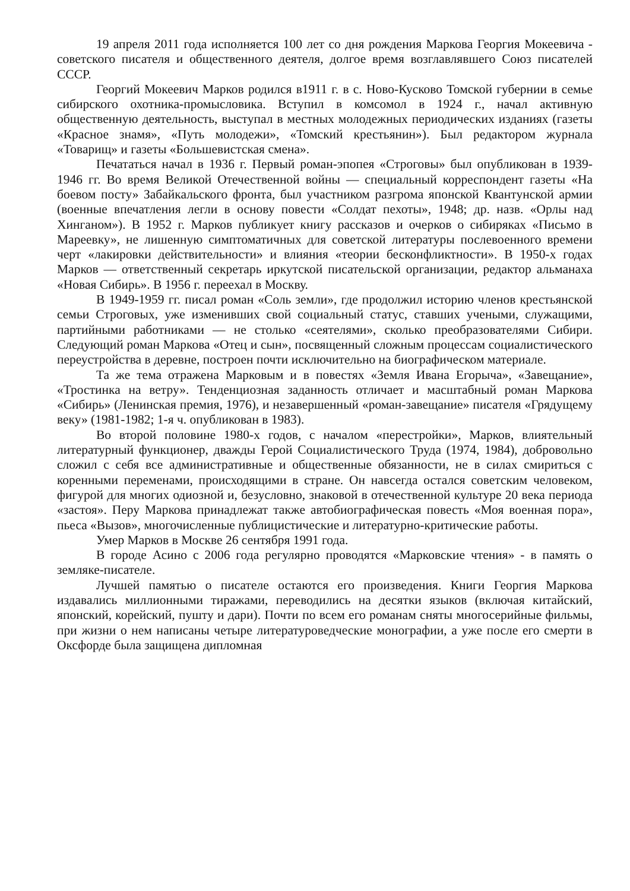19 апреля 2011 года исполняется 100 лет со дня рождения Маркова Георгия Мокеевича - советского писателя и общественного деятеля, долгое время возглавлявшего Союз писателей СССР.
Георгий Мокеевич Марков родился в1911 г. в с. Ново-Кусково Томской губернии в семье сибирского охотника-промысловика. Вступил в комсомол в 1924 г., начал активную общественную деятельность, выступал в местных молодежных периодических изданиях (газеты «Красное знамя», «Путь молодежи», «Томский крестьянин»). Был редактором журнала «Товарищ» и газеты «Большевистская смена».
Печататься начал в 1936 г. Первый роман-эпопея «Строговы» был опубликован в 1939-1946 гг. Во время Великой Отечественной войны — специальный корреспондент газеты «На боевом посту» Забайкальского фронта, был участником разгрома японской Квантунской армии (военные впечатления легли в основу повести «Солдат пехоты», 1948; др. назв. «Орлы над Хинганом»). В 1952 г. Марков публикует книгу рассказов и очерков о сибиряках «Письмо в Мареевку», не лишенную симптоматичных для советской литературы послевоенного времени черт «лакировки действительности» и влияния «теории бесконфликтности». В 1950-х годах Марков — ответственный секретарь иркутской писательской организации, редактор альманаха «Новая Сибирь». В 1956 г. переехал в Москву.
В 1949-1959 гг. писал роман «Соль земли», где продолжил историю членов крестьянской семьи Строговых, уже изменивших свой социальный статус, ставших учеными, служащими, партийными работниками — не столько «сеятелями», сколько преобразователями Сибири. Следующий роман Маркова «Отец и сын», посвященный сложным процессам социалистического переустройства в деревне, построен почти исключительно на биографическом материале.
Та же тема отражена Марковым и в повестях «Земля Ивана Егорыча», «Завещание», «Тростинка на ветру». Тенденциозная заданность отличает и масштабный роман Маркова «Сибирь» (Ленинская премия, 1976), и незавершенный «роман-завещание» писателя «Грядущему веку» (1981-1982; 1-я ч. опубликован в 1983).
Во второй половине 1980-х годов, с началом «перестройки», Марков, влиятельный литературный функционер, дважды Герой Социалистического Труда (1974, 1984), добровольно сложил с себя все административные и общественные обязанности, не в силах смириться с коренными переменами, происходящими в стране. Он навсегда остался советским человеком, фигурой для многих одиозной и, безусловно, знаковой в отечественной культуре 20 века периода «застоя». Перу Маркова принадлежат также автобиографическая повесть «Моя военная пора», пьеса «Вызов», многочисленные публицистические и литературно-критические работы.
Умер Марков в Москве 26 сентября 1991 года.
В городе Асино с 2006 года регулярно проводятся «Марковские чтения» - в память о земляке-писателе.
Лучшей памятью о писателе остаются его произведения. Книги Георгия Маркова издавались миллионными тиражами, переводились на десятки языков (включая китайский, японский, корейский, пушту и дари). Почти по всем его романам сняты многосерийные фильмы, при жизни о нем написаны четыре литературоведческие монографии, а уже после его смерти в Оксфорде была защищена дипломная